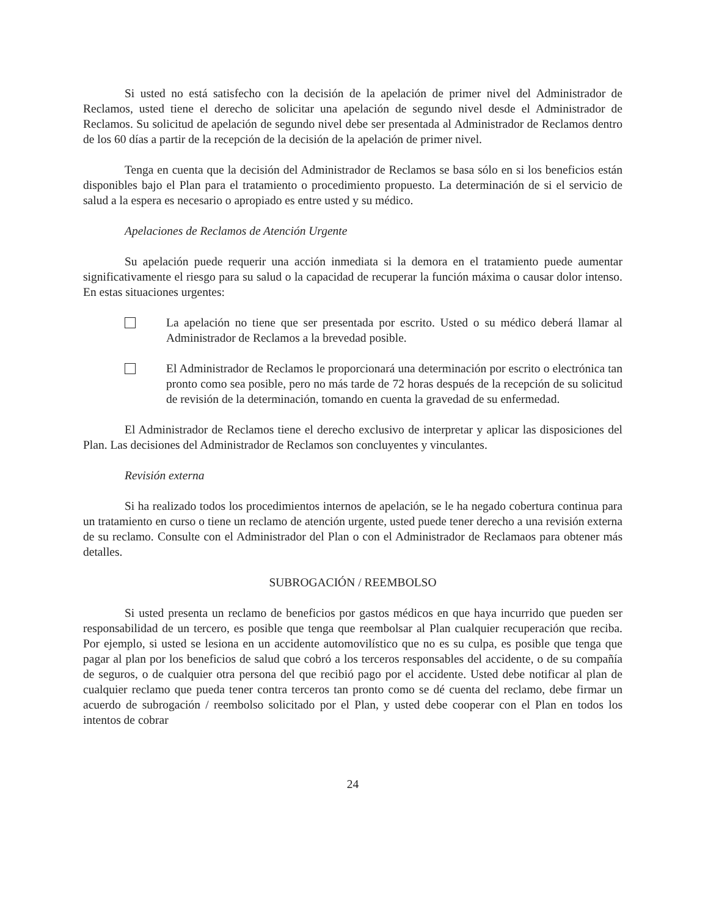Si usted no está satisfecho con la decisión de la apelación de primer nivel del Administrador de Reclamos, usted tiene el derecho de solicitar una apelación de segundo nivel desde el Administrador de Reclamos. Su solicitud de apelación de segundo nivel debe ser presentada al Administrador de Reclamos dentro de los 60 días a partir de la recepción de la decisión de la apelación de primer nivel.
Tenga en cuenta que la decisión del Administrador de Reclamos se basa sólo en si los beneficios están disponibles bajo el Plan para el tratamiento o procedimiento propuesto. La determinación de si el servicio de salud a la espera es necesario o apropiado es entre usted y su médico.
Apelaciones de Reclamos de Atención Urgente
Su apelación puede requerir una acción inmediata si la demora en el tratamiento puede aumentar significativamente el riesgo para su salud o la capacidad de recuperar la función máxima o causar dolor intenso. En estas situaciones urgentes:
La apelación no tiene que ser presentada por escrito. Usted o su médico deberá llamar al Administrador de Reclamos a la brevedad posible.
El Administrador de Reclamos le proporcionará una determinación por escrito o electrónica tan pronto como sea posible, pero no más tarde de 72 horas después de la recepción de su solicitud de revisión de la determinación, tomando en cuenta la gravedad de su enfermedad.
El Administrador de Reclamos tiene el derecho exclusivo de interpretar y aplicar las disposiciones del Plan. Las decisiones del Administrador de Reclamos son concluyentes y vinculantes.
Revisión externa
Si ha realizado todos los procedimientos internos de apelación, se le ha negado cobertura continua para un tratamiento en curso o tiene un reclamo de atención urgente, usted puede tener derecho a una revisión externa de su reclamo. Consulte con el Administrador del Plan o con el Administrador de Reclamaos para obtener más detalles.
SUBROGACIÓN / REEMBOLSO
Si usted presenta un reclamo de beneficios por gastos médicos en que haya incurrido que pueden ser responsabilidad de un tercero, es posible que tenga que reembolsar al Plan cualquier recuperación que reciba. Por ejemplo, si usted se lesiona en un accidente automovilístico que no es su culpa, es posible que tenga que pagar al plan por los beneficios de salud que cobró a los terceros responsables del accidente, o de su compañía de seguros, o de cualquier otra persona del que recibió pago por el accidente. Usted debe notificar al plan de cualquier reclamo que pueda tener contra terceros tan pronto como se dé cuenta del reclamo, debe firmar un acuerdo de subrogación / reembolso solicitado por el Plan, y usted debe cooperar con el Plan en todos los intentos de cobrar
24